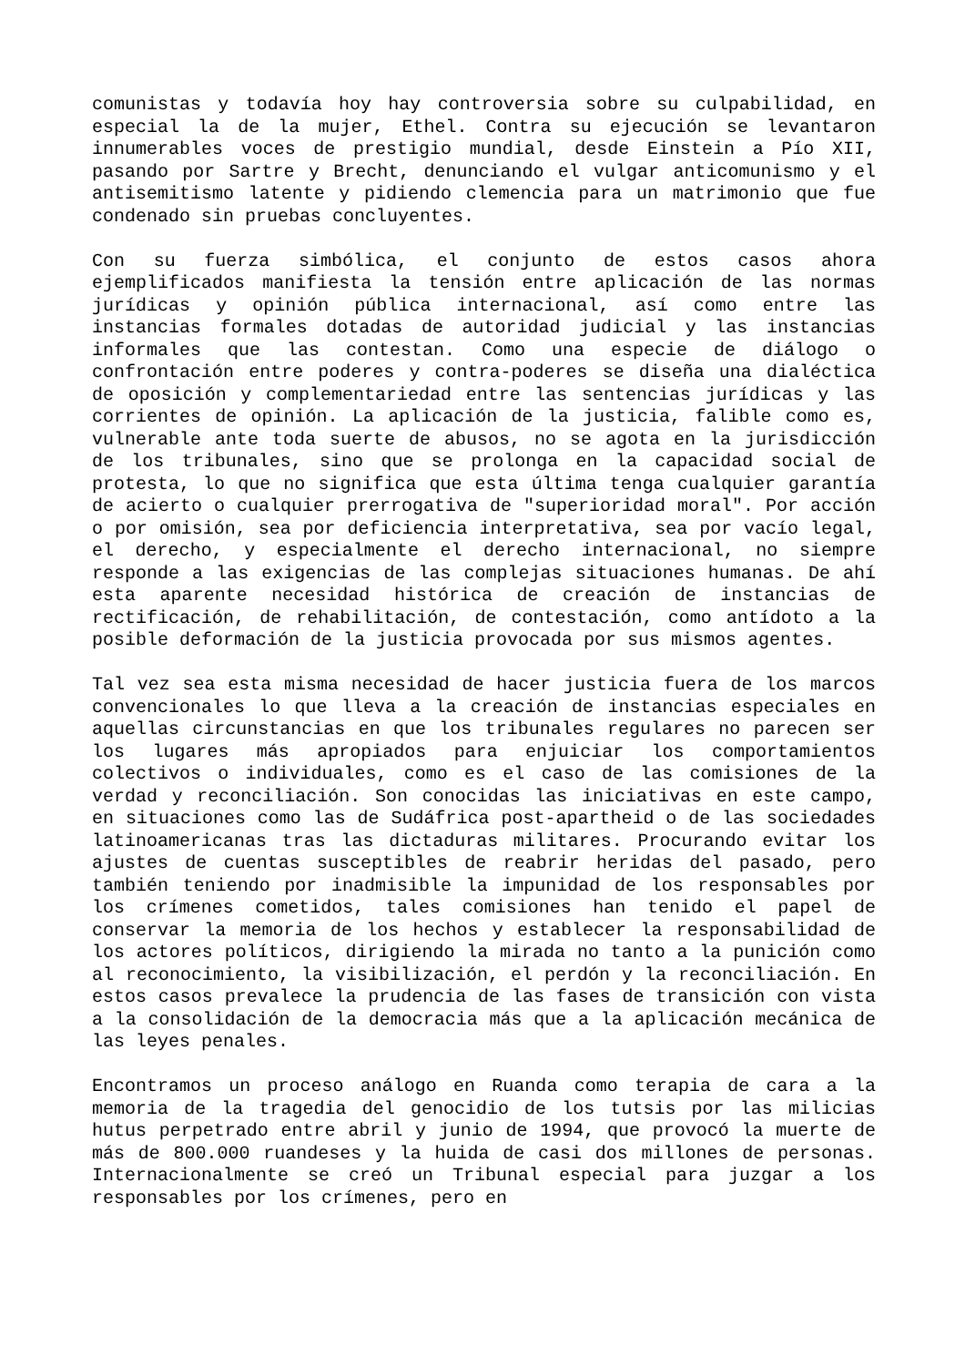comunistas y todavía hoy hay controversia sobre su culpabilidad, en especial la de la mujer, Ethel. Contra su ejecución se levantaron innumerables voces de prestigio mundial, desde Einstein a Pío XII, pasando por Sartre y Brecht, denunciando el vulgar anticomunismo y el antisemitismo latente y pidiendo clemencia para un matrimonio que fue condenado sin pruebas concluyentes.
Con su fuerza simbólica, el conjunto de estos casos ahora ejemplificados manifiesta la tensión entre aplicación de las normas jurídicas y opinión pública internacional, así como entre las instancias formales dotadas de autoridad judicial y las instancias informales que las contestan. Como una especie de diálogo o confrontación entre poderes y contra-poderes se diseña una dialéctica de oposición y complementariedad entre las sentencias jurídicas y las corrientes de opinión. La aplicación de la justicia, falible como es, vulnerable ante toda suerte de abusos, no se agota en la jurisdicción de los tribunales, sino que se prolonga en la capacidad social de protesta, lo que no significa que esta última tenga cualquier garantía de acierto o cualquier prerrogativa de "superioridad moral". Por acción o por omisión, sea por deficiencia interpretativa, sea por vacío legal, el derecho, y especialmente el derecho internacional, no siempre responde a las exigencias de las complejas situaciones humanas. De ahí esta aparente necesidad histórica de creación de instancias de rectificación, de rehabilitación, de contestación, como antídoto a la posible deformación de la justicia provocada por sus mismos agentes.
Tal vez sea esta misma necesidad de hacer justicia fuera de los marcos convencionales lo que lleva a la creación de instancias especiales en aquellas circunstancias en que los tribunales regulares no parecen ser los lugares más apropiados para enjuiciar los comportamientos colectivos o individuales, como es el caso de las comisiones de la verdad y reconciliación. Son conocidas las iniciativas en este campo, en situaciones como las de Sudáfrica post-apartheid o de las sociedades latinoamericanas tras las dictaduras militares. Procurando evitar los ajustes de cuentas susceptibles de reabrir heridas del pasado, pero también teniendo por inadmisible la impunidad de los responsables por los crímenes cometidos, tales comisiones han tenido el papel de conservar la memoria de los hechos y establecer la responsabilidad de los actores políticos, dirigiendo la mirada no tanto a la punición como al reconocimiento, la visibilización, el perdón y la reconciliación. En estos casos prevalece la prudencia de las fases de transición con vista a la consolidación de la democracia más que a la aplicación mecánica de las leyes penales.
Encontramos un proceso análogo en Ruanda como terapia de cara a la memoria de la tragedia del genocidio de los tutsis por las milicias hutus perpetrado entre abril y junio de 1994, que provocó la muerte de más de 800.000 ruandeses y la huida de casi dos millones de personas. Internacionalmente se creó un Tribunal especial para juzgar a los responsables por los crímenes, pero en